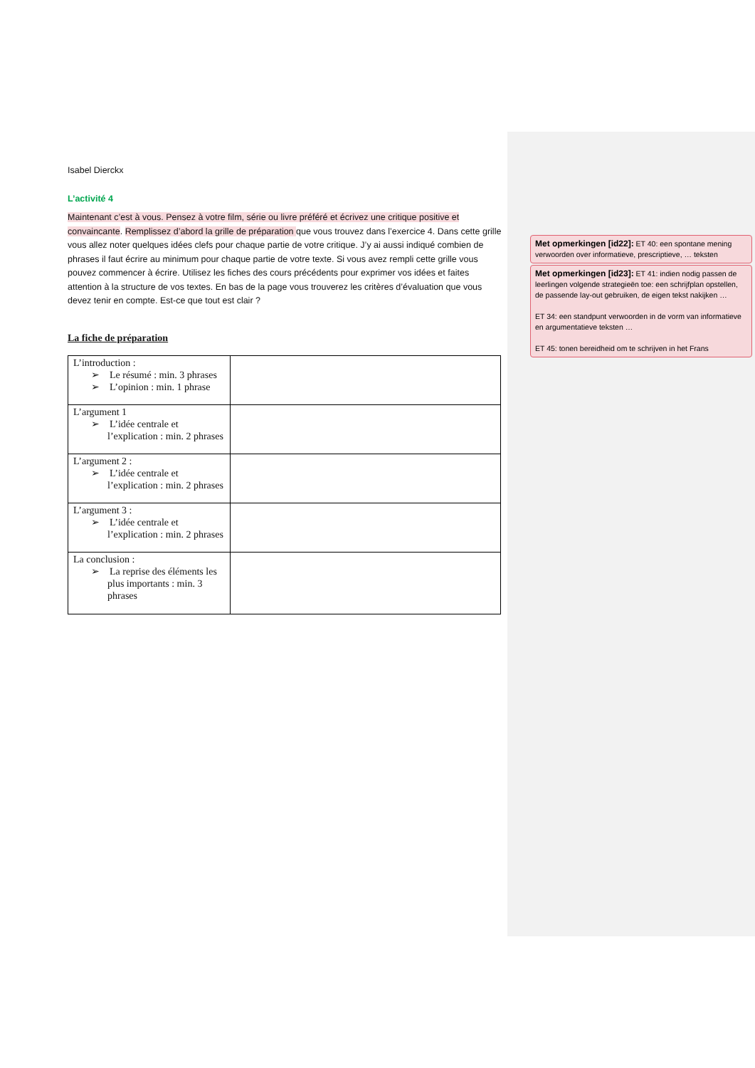Isabel Dierckx
L’activité 4
Maintenant c’est à vous. Pensez à votre film, série ou livre préféré et écrivez une critique positive et convaincante. Remplissez d’abord la grille de préparation que vous trouvez dans l’exercice 4. Dans cette grille vous allez noter quelques idées clefs pour chaque partie de votre critique. J’y ai aussi indiqué combien de phrases il faut écrire au minimum pour chaque partie de votre texte. Si vous avez rempli cette grille vous pouvez commencer à écrire. Utilisez les fiches des cours précédents pour exprimer vos idées et faites attention à la structure de vos textes. En bas de la page vous trouverez les critères d’évaluation que vous devez tenir en compte. Est-ce que tout est clair ?
La fiche de préparation
| L’introduction : ➢ Le résumé : min. 3 phrases ➢ L’opinion : min. 1 phrase | |
| L’argument 1 ➢ L’idée centrale et l’explication : min. 2 phrases | |
| L’argument 2 : ➢ L’idée centrale et l’explication : min. 2 phrases | |
| L’argument 3 : ➢ L’idée centrale et l’explication : min. 2 phrases | |
| La conclusion : ➢ La reprise des éléments les plus importants : min. 3 phrases | |
Met opmerkingen [id22]: ET 40: een spontane mening verwoorden over informatieve, prescriptieve, … teksten
Met opmerkingen [id23]: ET 41: indien nodig passen de leerlingen volgende strategieën toe: een schrijfplan opstellen, de passende lay-out gebruiken, de eigen tekst nakijken …
ET 34: een standpunt verwoorden in de vorm van informatieve en argumentatieve teksten …
ET 45: tonen bereidheid om te schrijven in het Frans